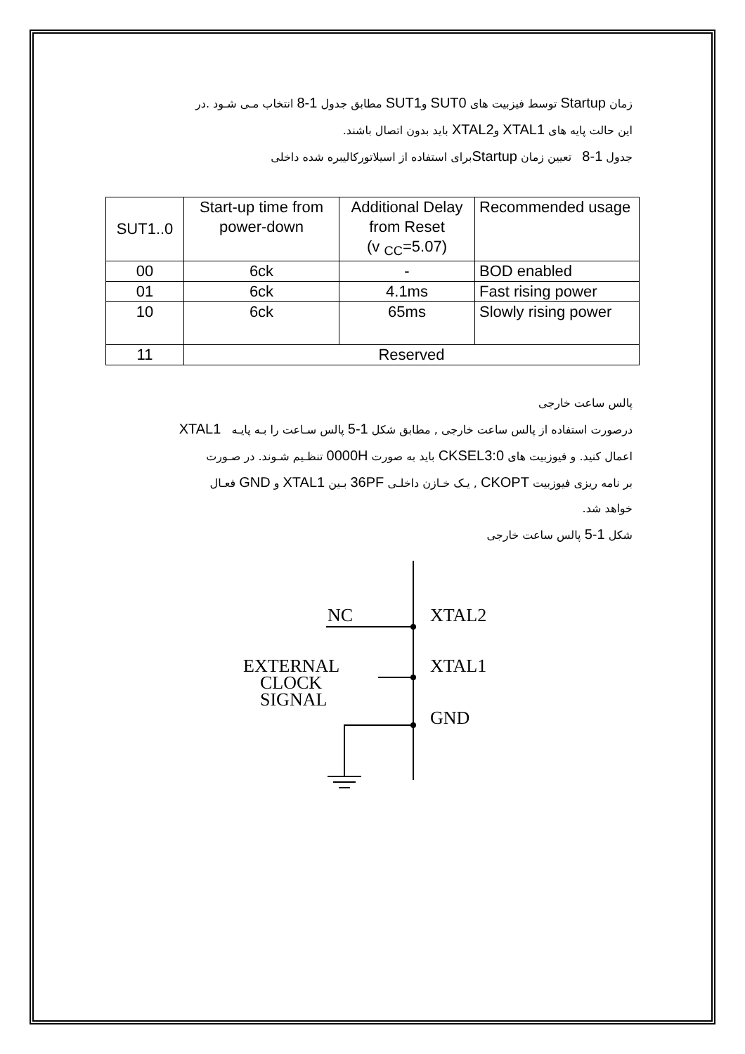زمان Startup توسط فیزبیت های SUT0 وSUT1 مطابق جدول 1-8 انتخاب مـی شـود .در
این حالت پایه های XTAL1 وXTAL2 باید بدون اتصال باشند.
جدول 1-8 تعیین زمان Startupبرای استفاده از اسیلاتورکالیبره شده داخلی
| SUT1..0 | Start-up time from power-down | Additional Delay from Reset (v <sub>CC</sub>=5.07) | Recommended usage |
| --- | --- | --- | --- |
| 00 | 6ck | - | BOD enabled |
| 01 | 6ck | 4.1ms | Fast rising power |
| 10 | 6ck | 65ms | Slowly rising power |
| 11 | Reserved | | |
پالس ساعت خارجی
درصورت استفاده از پالس ساعت خارجی , مطابق شکل 1-5 پالس سـاعت را بـه پایـه XTAL1
اعمال کنید. و فیوزبیت های CKSEL3:0 باید به صورت 0000H تنظـیم شـوند. در صـورت
بر نامه ریزی فیوزبیت CKOPT , یـک خـازن داخلـی 36PF بـین XTAL1 و GND فعـال
خواهد شد.
شکل 1-5 پالس ساعت خارجی
NC
XTAL2
EXTERNAL
XTAL1
CLOCK
SIGNAL
GND